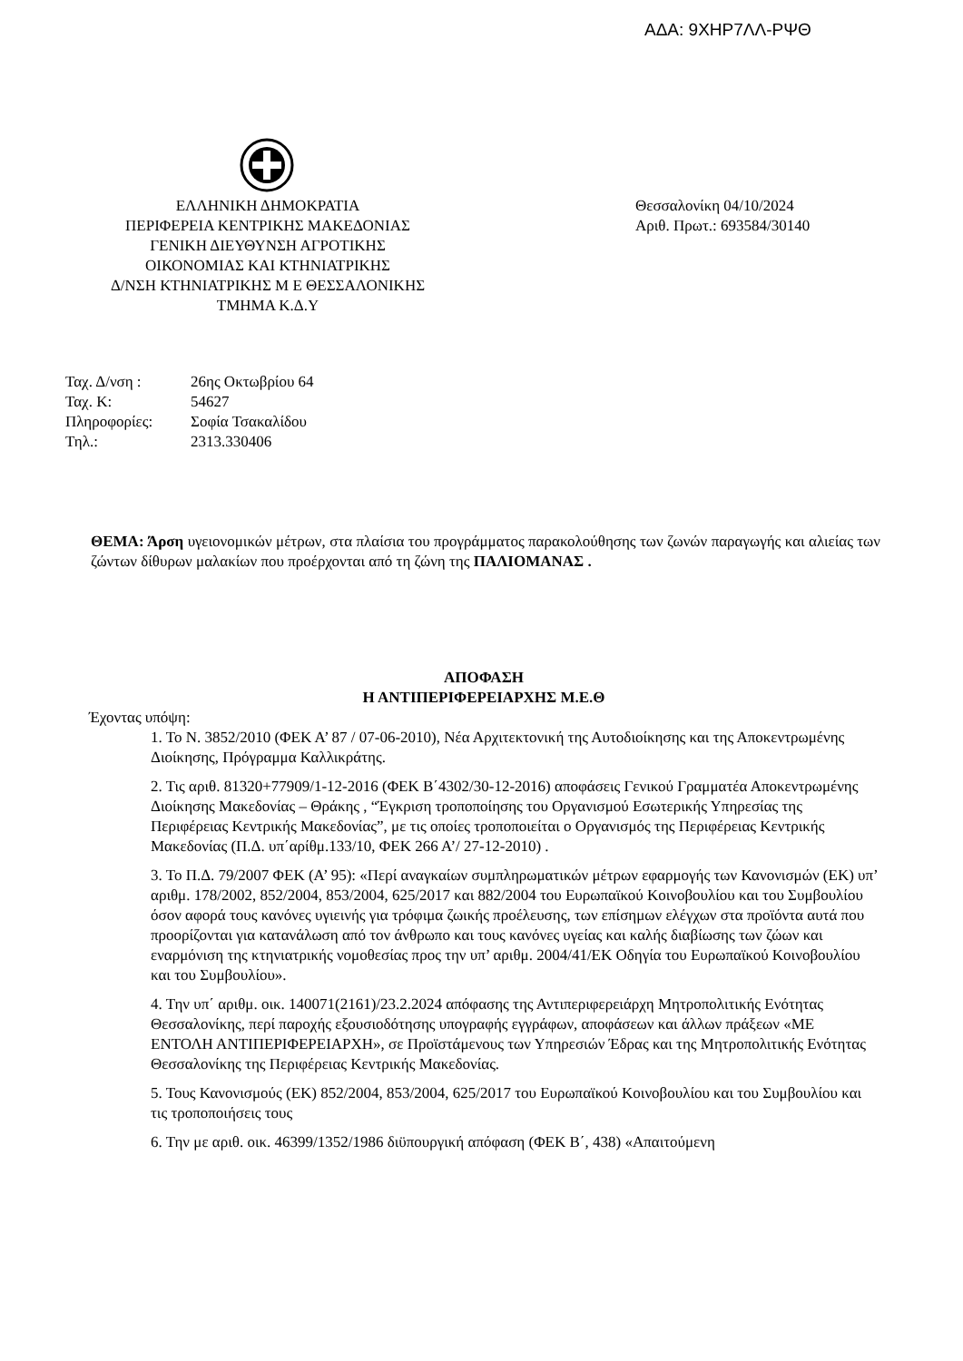ΑΔΑ: 9ΧΗΡ7ΛΛ-ΡΨΘ
ΕΛΛΗΝΙΚΗ ΔΗΜΟΚΡΑΤΙΑ
ΠΕΡΙΦΕΡΕΙΑ ΚΕΝΤΡΙΚΗΣ ΜΑΚΕΔΟΝΙΑΣ
ΓΕΝΙΚΗ ΔΙΕΥΘΥΝΣΗ ΑΓΡΟΤΙΚΗΣ
ΟΙΚΟΝΟΜΙΑΣ ΚΑΙ ΚΤΗΝΙΑΤΡΙΚΗΣ
Δ/ΝΣΗ ΚΤΗΝΙΑΤΡΙΚΗΣ Μ Ε ΘΕΣΣΑΛΟΝΙΚΗΣ
ΤΜΗΜΑ Κ.Δ.Υ
Θεσσαλονίκη 04/10/2024
Αριθ. Πρωτ.: 693584/30140
| Ταχ. Δ/νση : | 26ης Οκτωβρίου 64 |
| Ταχ. Κ: | 54627 |
| Πληροφορίες: | Σοφία Τσακαλίδου |
| Τηλ.: | 2313.330406 |
ΘΕΜΑ: Άρση υγειονομικών μέτρων, στα πλαίσια του προγράμματος παρακολούθησης των ζωνών παραγωγής και αλιείας των ζώντων δίθυρων μαλακίων που προέρχονται από τη ζώνη της ΠΑΛΙΟΜΑΝΑΣ .
ΑΠΟΦΑΣΗ
Η ΑΝΤΙΠΕΡΙΦΕΡΕΙΑΡΧΗΣ Μ.Ε.Θ
Έχοντας υπόψη:
1. Το Ν. 3852/2010 (ΦΕΚ Α’ 87 / 07-06-2010), Νέα Αρχιτεκτονική της Αυτοδιοίκησης και της Αποκεντρωμένης Διοίκησης, Πρόγραμμα Καλλικράτης.
2. Τις αριθ. 81320+77909/1-12-2016 (ΦΕΚ Β΄4302/30-12-2016) αποφάσεις Γενικού Γραμματέα Αποκεντρωμένης Διοίκησης Μακεδονίας – Θράκης , “Έγκριση τροποποίησης του Οργανισμού Εσωτερικής Υπηρεσίας της Περιφέρειας Κεντρικής Μακεδονίας”, με τις οποίες τροποποιείται ο Οργανισμός της Περιφέρειας Κεντρικής Μακεδονίας (Π.Δ. υπ΄αρίθμ.133/10, ΦΕΚ 266 Α’/ 27-12-2010) .
3. Το Π.Δ. 79/2007 ΦΕΚ (Α’ 95): «Περί αναγκαίων συμπληρωματικών μέτρων εφαρμογής των Κανονισμών (ΕΚ) υπ’ αριθμ. 178/2002, 852/2004, 853/2004, 625/2017 και 882/2004 του Ευρωπαϊκού Κοινοβουλίου και του Συμβουλίου όσον αφορά τους κανόνες υγιεινής για τρόφιμα ζωικής προέλευσης, των επίσημων ελέγχων στα προϊόντα αυτά που προορίζονται για κατανάλωση από τον άνθρωπο και τους κανόνες υγείας και καλής διαβίωσης των ζώων και εναρμόνιση της κτηνιατρικής νομοθεσίας προς την υπ’ αριθμ. 2004/41/ΕΚ Οδηγία του Ευρωπαϊκού Κοινοβουλίου και του Συμβουλίου».
4. Την υπ΄ αριθμ. οικ. 140071(2161)/23.2.2024 απόφασης της Αντιπεριφερειάρχη Μητροπολιτικής Ενότητας Θεσσαλονίκης, περί παροχής εξουσιοδότησης υπογραφής εγγράφων, αποφάσεων και άλλων πράξεων «ΜΕ ΕΝΤΟΛΗ ΑΝΤΙΠΕΡΙΦΕΡΕΙΑΡΧΗ», σε Προϊστάμενους των Υπηρεσιών Έδρας και της Μητροπολιτικής Ενότητας Θεσσαλονίκης της Περιφέρειας Κεντρικής Μακεδονίας.
5. Τους Κανονισμούς (ΕΚ) 852/2004, 853/2004, 625/2017 του Ευρωπαϊκού Κοινοβουλίου και του Συμβουλίου και τις τροποποιήσεις τους
6. Την με αριθ. οικ. 46399/1352/1986 διϋπουργική απόφαση (ΦΕΚ Β΄, 438) «Απαιτούμενη